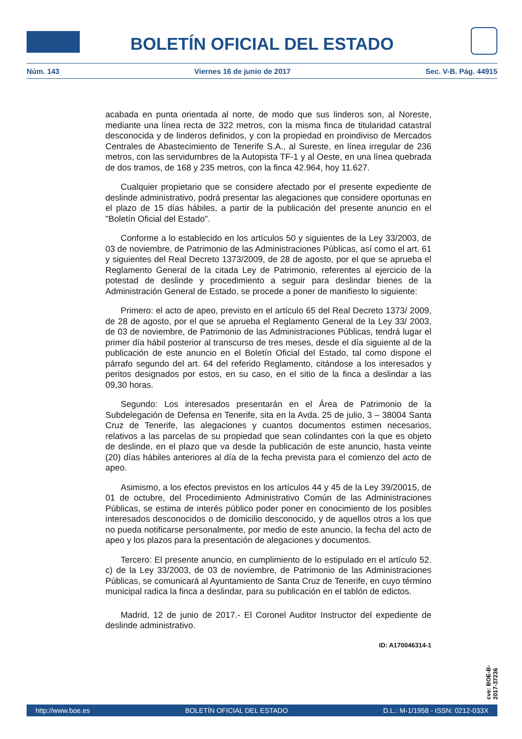BOLETÍN OFICIAL DEL ESTADO
Núm. 143 Viernes 16 de junio de 2017 Sec. V-B. Pág. 44915
acabada en punta orientada al norte, de modo que sus linderos son, al Noreste, mediante una línea recta de 322 metros, con la misma finca de titularidad catastral desconocida y de linderos definidos, y con la propiedad en proindiviso de Mercados Centrales de Abastecimiento de Tenerife S.A., al Sureste, en línea irregular de 236 metros, con las servidumbres de la Autopista TF-1 y al Oeste, en una línea quebrada de dos tramos, de 168 y 235 metros, con la finca 42.964, hoy 11.627.
Cualquier propietario que se considere afectado por el presente expediente de deslinde administrativo, podrá presentar las alegaciones que considere oportunas en el plazo de 15 días hábiles, a partir de la publicación del presente anuncio en el "Boletín Oficial del Estado".
Conforme a lo establecido en los artículos 50 y siguientes de la Ley 33/2003, de 03 de noviembre, de Patrimonio de las Administraciones Públicas, así como el art. 61 y siguientes del Real Decreto 1373/2009, de 28 de agosto, por el que se aprueba el Reglamento General de la citada Ley de Patrimonio, referentes al ejercicio de la potestad de deslinde y procedimiento a seguir para deslindar bienes de la Administración General de Estado, se procede a poner de manifiesto lo siguiente:
Primero: el acto de apeo, previsto en el artículo 65 del Real Decreto 1373/ 2009, de 28 de agosto, por el que se aprueba el Reglamento General de la Ley 33/ 2003, de 03 de noviembre, de Patrimonio de las Administraciones Públicas, tendrá lugar el primer día hábil posterior al transcurso de tres meses, desde el día siguiente al de la publicación de este anuncio en el Boletín Oficial del Estado, tal como dispone el párrafo segundo del art. 64 del referido Reglamento, citándose a los interesados y peritos designados por estos, en su caso, en el sitio de la finca a deslindar a las 09,30 horas.
Segundo: Los interesados presentarán en el Área de Patrimonio de la Subdelegación de Defensa en Tenerife, sita en la Avda. 25 de julio, 3 – 38004 Santa Cruz de Tenerife, las alegaciones y cuantos documentos estimen necesarios, relativos a las parcelas de su propiedad que sean colindantes con la que es objeto de deslinde, en el plazo que va desde la publicación de este anuncio, hasta veinte (20) días hábiles anteriores al día de la fecha prevista para el comienzo del acto de apeo.
Asimismo, a los efectos previstos en los artículos 44 y 45 de la Ley 39/20015, de 01 de octubre, del Procedimiento Administrativo Común de las Administraciones Públicas, se estima de interés público poder poner en conocimiento de los posibles interesados desconocidos o de domicilio desconocido, y de aquellos otros a los que no pueda notificarse personalmente, por medio de este anuncio, la fecha del acto de apeo y los plazos para la presentación de alegaciones y documentos.
Tercero: El presente anuncio, en cumplimiento de lo estipulado en el artículo 52. c) de la Ley 33/2003, de 03 de noviembre, de Patrimonio de las Administraciones Públicas, se comunicará al Ayuntamiento de Santa Cruz de Tenerife, en cuyo término municipal radica la finca a deslindar, para su publicación en el tablón de edictos.
Madrid, 12 de junio de 2017.- El Coronel Auditor Instructor del expediente de deslinde administrativo.
ID: A170046314-1
cve: BOE-B-2017-37236
http://www.boe.es BOLETÍN OFICIAL DEL ESTADO D.L.: M-1/1958 - ISSN: 0212-033X